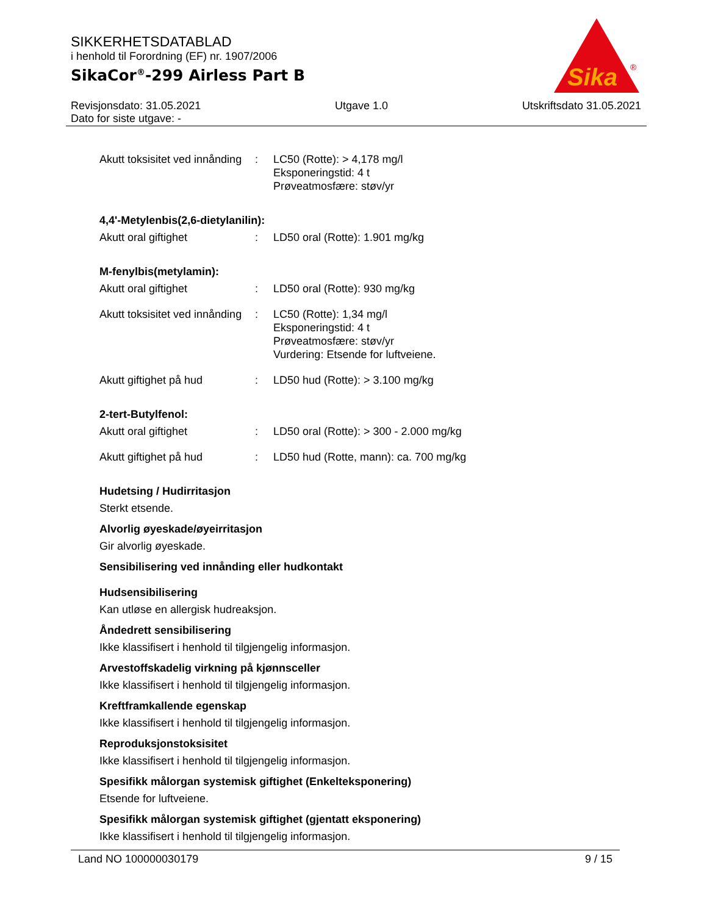SIKKERHETSDATABLAD
i henhold til Forordning (EF) nr. 1907/2006
SikaCor<sup>®</sup>-299 Airless Part B
Sika
®
Revisjonsdato: 31.05.2021 Utgave 1.0 Utskriftsdato 31.05.2021
Dato for siste utgave: -
Akutt toksisitet ved innånding
: LC50 (Rotte): > 4,178 mg/l
Eksponeringstid: 4 t
Prøveatmosfære: støv/yr
4,4'-Metylenbis(2,6-dietylanilin):
Akutt oral giftighet : LD50 oral (Rotte): 1.901 mg/kg
M-fenylbis(metylamin):
Akutt oral giftighet : LD50 oral (Rotte): 930 mg/kg
Akutt toksisitet ved innånding
: LC50 (Rotte): 1,34 mg/l
Eksponeringstid: 4 t
Prøveatmosfære: støv/yr
Vurdering: Etsende for luftveiene.
Akutt giftighet på hud : LD50 hud (Rotte): > 3.100 mg/kg
2-tert-Butylfenol:
Akutt oral giftighet : LD50 oral (Rotte): > 300 - 2.000 mg/kg
Akutt giftighet på hud : LD50 hud (Rotte, mann): ca. 700 mg/kg
Hudetsing / Hudirritasjon
Sterkt etsende.
Alvorlig øyeskade/øyeirritasjon
Gir alvorlig øyeskade.
Sensibilisering ved innånding eller hudkontakt
Hudsensibilisering
Kan utløse en allergisk hudreaksjon.
Åndedrett sensibilisering
Ikke klassifisert i henhold til tilgjengelig informasjon.
Arvestoffskadelig virkning på kjønnsceller
Ikke klassifisert i henhold til tilgjengelig informasjon.
Kreftframkallende egenskap
Ikke klassifisert i henhold til tilgjengelig informasjon.
Reproduksjonstoksisitet
Ikke klassifisert i henhold til tilgjengelig informasjon.
Spesifikk målorgan systemisk giftighet (Enkelteksponering)
Etsende for luftveiene.
Spesifikk målorgan systemisk giftighet (gjentatt eksponering)
Ikke klassifisert i henhold til tilgjengelig informasjon.
Land NO 100000030179 9 / 15